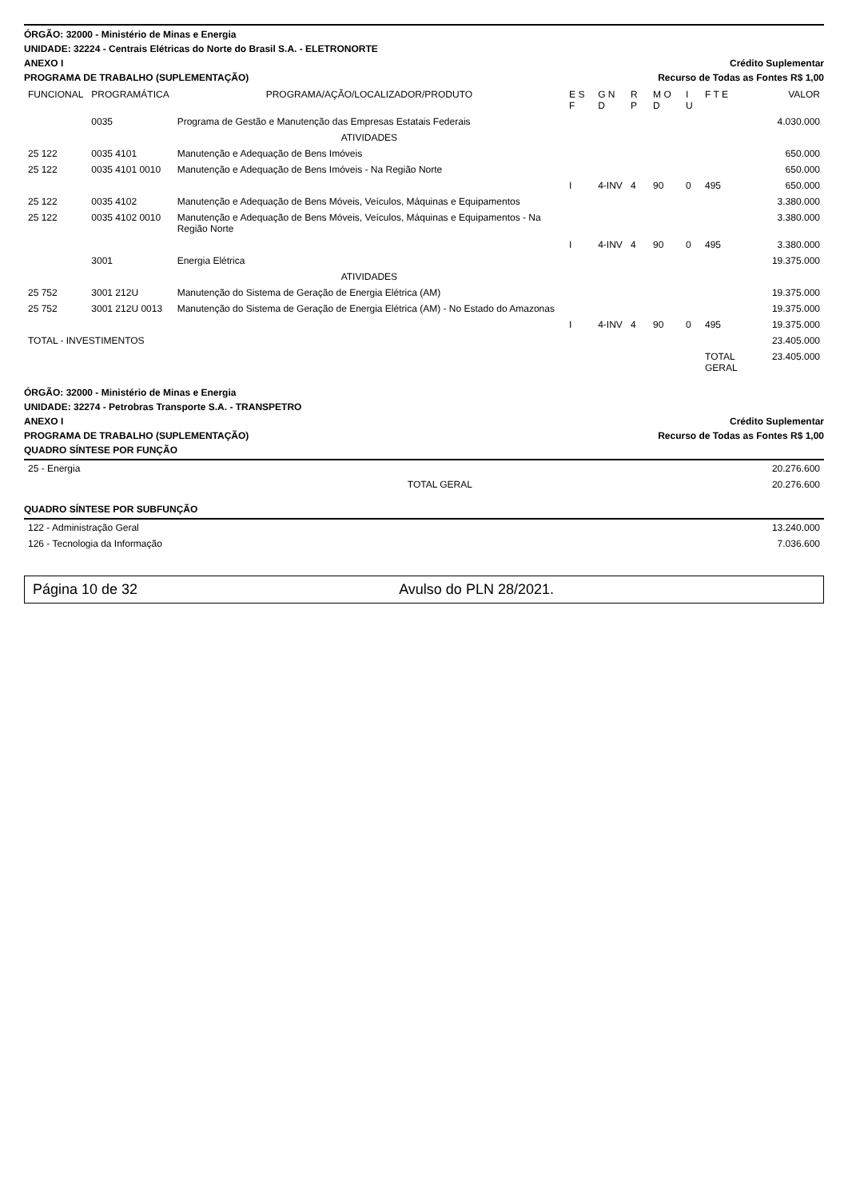ÓRGÃO: 32000 - Ministério de Minas e Energia
UNIDADE: 32224 - Centrais Elétricas do Norte do Brasil S.A. - ELETRONORTE
ANEXO I Crédito Suplementar
PROGRAMA DE TRABALHO (SUPLEMENTAÇÃO) Recurso de Todas as Fontes R$ 1,00
| FUNCIONAL | PROGRAMÁTICA | PROGRAMA/AÇÃO/LOCALIZADOR/PRODUTO | E S F | G N D | R P | M O D | I U | F T E | VALOR |
| --- | --- | --- | --- | --- | --- | --- | --- | --- | --- |
| | 0035 | Programa de Gestão e Manutenção das Empresas Estatais Federais | | | | | | | 4.030.000 |
| | | ATIVIDADES | | | | | | | |
| 25 122 | 0035 4101 | Manutenção e Adequação de Bens Imóveis | | | | | | | 650.000 |
| 25 122 | 0035 4101 0010 | Manutenção e Adequação de Bens Imóveis - Na Região Norte | | | | | | | 650.000 |
| | | | I | 4-INV | 4 | 90 | 0 | 495 | 650.000 |
| 25 122 | 0035 4102 | Manutenção e Adequação de Bens Móveis, Veículos, Máquinas e Equipamentos | | | | | | | 3.380.000 |
| 25 122 | 0035 4102 0010 | Manutenção e Adequação de Bens Móveis, Veículos, Máquinas e Equipamentos - Na Região Norte | | | | | | | 3.380.000 |
| | | | I | 4-INV | 4 | 90 | 0 | 495 | 3.380.000 |
| | 3001 | Energia Elétrica | | | | | | | 19.375.000 |
| | | ATIVIDADES | | | | | | | |
| 25 752 | 3001 212U | Manutenção do Sistema de Geração de Energia Elétrica (AM) | | | | | | | 19.375.000 |
| 25 752 | 3001 212U 0013 | Manutenção do Sistema de Geração de Energia Elétrica (AM) - No Estado do Amazonas | | | | | | | 19.375.000 |
| | | | I | 4-INV | 4 | 90 | 0 | 495 | 19.375.000 |
| TOTAL - INVESTIMENTOS | | | | | | | | | 23.405.000 |
| | | | | | | | | TOTAL GERAL | 23.405.000 |
ÓRGÃO: 32000 - Ministério de Minas e Energia
UNIDADE: 32274 - Petrobras Transporte S.A. - TRANSPETRO
ANEXO I Crédito Suplementar
PROGRAMA DE TRABALHO (SUPLEMENTAÇÃO) Recurso de Todas as Fontes R$ 1,00
QUADRO SÍNTESE POR FUNÇÃO
| 25 - Energia | 20.276.600 |
| TOTAL GERAL | 20.276.600 |
QUADRO SÍNTESE POR SUBFUNÇÃO
| 122 - Administração Geral | 13.240.000 |
| 126 - Tecnologia da Informação | 7.036.600 |
Página 10 de 32 Avulso do PLN 28/2021.